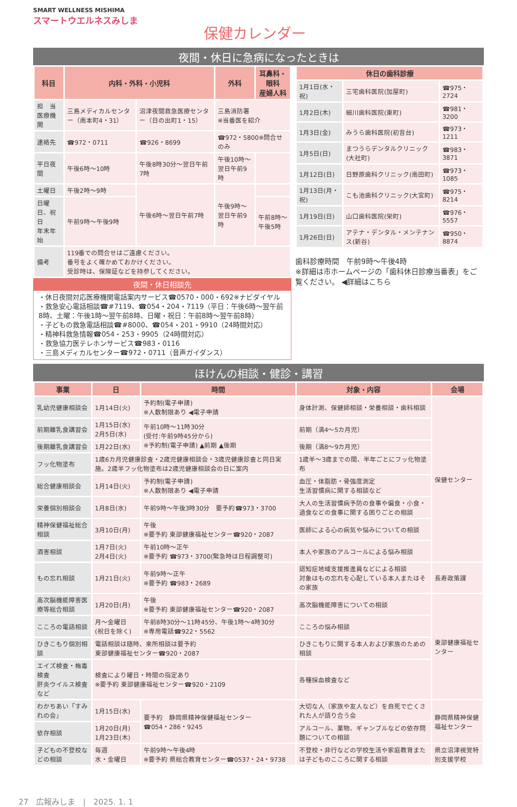SMART WELLNESS MISHIMA
スマートウエルネスみしま
保健カレンダー
夜間・休日に急病になったときは
| 科目 | 内科・外科・小児科 | | 外科 | 耳鼻科・眼科 産婦人科 |
| --- | --- | --- | --- | --- |
| 担 当 医療機関 | 三島メディカルセンター（南本町4・31） | 沼津夜間救急医療センター（日の出町1・15） | 三島消防署 ※当番医を紹介 | |
| 連絡先 | ☎972・0711 | ☎926・8699 | ☎972・5800※問合せのみ | |
| 平日夜間 | 午後6時～10時 | 午後8時30分～翌日午前7時 | 午後10時～翌日午前9時 | |
| 土曜日 | 午後2時～9時 | 午後6時～翌日午前7時 | 午後9時～翌日午前9時 | |
| 日曜日、祝日 年末年始 | 午前9時～午後9時 | | | 午前8時～午後5時 |
| 備考 | 119番での問合せはご遠慮ください。 番号をよく確かめておかけください。 受診時は、保険証などを持参してください。 | | | |
夜間・休日相談先
・休日夜間対応医療機関電話案内サービス☎0570・000・692※ナビダイヤル
・救急安心電話相談☎#7119、☎054・204・7119（平日：午後6時～翌午前8時、土曜：午後1時～翌午前8時、日曜・祝日：午前8時～翌午前8時）
・子どもの救急電話相談☎#8000、☎054・201・9910（24時間対応）
・精神科救急情報☎054・253・9905（24時間対応）
・救急協力医テレホンサービス☎983・0116
・三島メディカルセンター☎972・0711（音声ガイダンス）
| 休日の歯科診療 | | |
| --- | --- | --- |
| 1月1日(水・祝) | 三宅歯科医院(加屋町) | ☎975・2724 |
| 1月2日(木) | 細川歯科医院(東町) | ☎981・3200 |
| 1月3日(金) | みうら歯科医院(初音台) | ☎973・1211 |
| 1月5日(日) | まつうらデンタルクリニック(大社町) | ☎983・3871 |
| 1月12日(日) | 日野原歯科クリニック(南田町) | ☎973・1085 |
| 1月13日(月・祝) | こも池歯科クリニック(大宮町) | ☎975・8214 |
| 1月19日(日) | 山口歯科医院(栄町) | ☎976・5557 |
| 1月26日(日) | アテナ・デンタル・メンテナンス(新谷) | ☎950・8874 |
歯科診療時間　午前9時～午後4時
※詳細は市ホームページの「歯科休日診療当番表」をご覧ください。 ◀詳細はこちら
ほけんの相談・健診・講習
| 事業 | 日 | 時間 | 対象・内容 | 会場 |
| --- | --- | --- | --- | --- |
| 乳幼児健康相談会 | 1月14日(火) | 予約制(電子申請) ※人数制限あり ◀電子申請 | 身体計測、保健師相談・栄養相談・歯科相談 | 保健センター |
| 前期離乳食講習会 | 1月15日(水) 2月5日(水) | 午前10時～11時30分 (受付:午前9時45分から) ※予約制(電子申請) ▲前期 ▲後期 | 前期（満4～5カ月児） | |
| 後期離乳食講習会 | 1月22日(水) | | 後期（満8～9カ月児） | |
| フッ化物塗布 | 1歳6カ月児健康診査・2歳児健康相談会・3歳児健康診査と同日実施。2歳半フッ化物塗布は2歳児健康相談会の日に案内 | | 1歳半～3歳までの間、半年ごとにフッ化物塗布 | |
| 総合健康相談会 | 1月14日(火) | 予約制(電子申請) ※人数制限あり ◀電子申請 | 血圧・体脂肪・骨強度測定 生活習慣病に関する相談など | |
| 栄養個別相談会 | 1月8日(水) | 午前9時～午後3時30分 要予約☎973・3700 | 大人の生活習慣病予防の食事や偏食・小食・過食などの食事に関する困りごとの相談 | |
| 精神保健福祉総合相談 | 3月10日(月) | 午後 ※要予約 東部健康福祉センター☎920・2087 | 医師による心の病気や悩みについての相談 | |
| 酒害相談 | 1月7日(火) 2月4日(火) | 午前10時～正午 ※要予約 ☎973・3700(緊急時は日程調整可) | 本人や家族のアルコールによる悩み相談 | |
| もの忘れ相談 | 1月21日(火) | 午前9時～正午 ※要予約 ☎983・2689 | 認知症地域支援推進員などによる相談 対象はもの忘れを心配している本人またはその家族 | 長寿政策課 |
| 高次脳機能障害医療等総合相談 | 1月20日(月) | 午後 ※要予約 東部健康福祉センター☎920・2087 | 高次脳機能障害についての相談 | 東部健康福祉センター |
| こころの電話相談 | 月～金曜日 (祝日を除く) | 午前8時30分～11時45分、午後1時～4時30分 ※専用電話☎922・5562 | こころの悩み相談 | |
| ひきこもり個別相談 | 電話相談は随時、来所相談は要予約 東部健康福祉センター☎920・2087 | | ひきこもりに関する本人および家族のための相談 | |
| エイズ検査・梅毒検査 肝炎ウイルス検査など | 検査により曜日・時間の指定あり ※要予約 東部健康福祉センター☎920・2109 | | 各種採血検査など | |
| わかちあい「すみれの会」 | 1月15日(水) | 要予約 静岡県精神保健福祉センター ☎054・286・9245 | 大切な人（家族や友人など）を自死で亡くされた人が語り合う会 | 静岡県精神保健福祉センター |
| 依存相談 | 1月20日(月) 1月23日(木) | | アルコール、薬物、ギャンブルなどの依存問題についての相談 | |
| 子どもの不登校などの相談 | 毎週 水・金曜日 | 午前9時～午後4時 ※要予約 県総合教育センター☎0537・24・9738 | 不登校・非行などの学校生活や家庭教育または子どものこころに関する相談 | 県立沼津視覚特別支援学校 |
27　広報みしま　|　2025. 1. 1